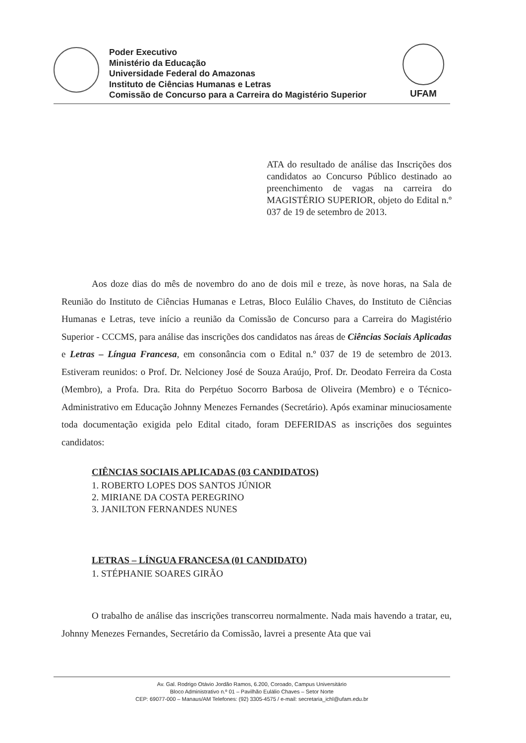Poder Executivo
Ministério da Educação
Universidade Federal do Amazonas
Instituto de Ciências Humanas e Letras
Comissão de Concurso para a Carreira do Magistério Superior
UFAM
ATA do resultado de análise das Inscrições dos candidatos ao Concurso Público destinado ao preenchimento de vagas na carreira do MAGISTÉRIO SUPERIOR, objeto do Edital n.º 037 de 19 de setembro de 2013.
Aos doze dias do mês de novembro do ano de dois mil e treze, às nove horas, na Sala de Reunião do Instituto de Ciências Humanas e Letras, Bloco Eulálio Chaves, do Instituto de Ciências Humanas e Letras, teve início a reunião da Comissão de Concurso para a Carreira do Magistério Superior - CCCMS, para análise das inscrições dos candidatos nas áreas de Ciências Sociais Aplicadas e Letras – Língua Francesa, em consonância com o Edital n.º 037 de 19 de setembro de 2013. Estiveram reunidos: o Prof. Dr. Nelcioney José de Souza Araújo, Prof. Dr. Deodato Ferreira da Costa (Membro), a Profa. Dra. Rita do Perpétuo Socorro Barbosa de Oliveira (Membro) e o Técnico-Administrativo em Educação Johnny Menezes Fernandes (Secretário). Após examinar minuciosamente toda documentação exigida pelo Edital citado, foram DEFERIDAS as inscrições dos seguintes candidatos:
CIÊNCIAS SOCIAIS APLICADAS (03 CANDIDATOS)
1. ROBERTO LOPES DOS SANTOS JÚNIOR
2. MIRIANE DA COSTA PEREGRINO
3. JANILTON FERNANDES NUNES
LETRAS – LÍNGUA FRANCESA (01 CANDIDATO)
1. STÉPHANIE SOARES GIRÃO
O trabalho de análise das inscrições transcorreu normalmente. Nada mais havendo a tratar, eu, Johnny Menezes Fernandes, Secretário da Comissão, lavrei a presente Ata que vai
Av. Gal. Rodrigo Otávio Jordão Ramos, 6.200, Coroado, Campus Universitário
Bloco Administrativo n.º 01 – Pavilhão Eulálio Chaves – Setor Norte
CEP: 69077-000 – Manaus/AM Telefones: (92) 3305-4575 / e-mail: secretaria_ichl@ufam.edu.br